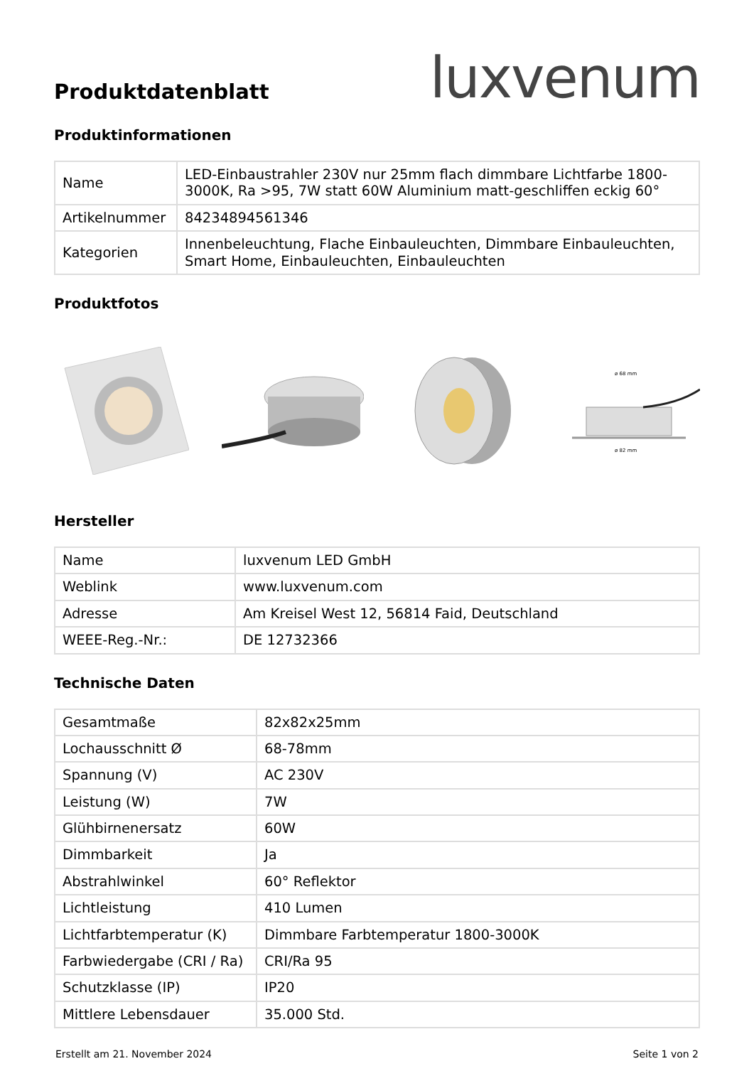Produktdatenblatt
luxvenum
Produktinformationen
| Name | LED-Einbaustrahler 230V nur 25mm flach dimmbare Lichtfarbe 1800-3000K, Ra >95, 7W statt 60W Aluminium matt-geschliffen eckig 60° |
| Artikelnummer | 84234894561346 |
| Kategorien | Innenbeleuchtung, Flache Einbauleuchten, Dimmbare Einbauleuchten, Smart Home, Einbauleuchten, Einbauleuchten |
Produktfotos
ø 68 mm
ø 82 mm
Hersteller
| Name | luxvenum LED GmbH |
| Weblink | www.luxvenum.com |
| Adresse | Am Kreisel West 12, 56814 Faid, Deutschland |
| WEEE-Reg.-Nr.: | DE 12732366 |
Technische Daten
| Gesamtmaße | 82x82x25mm |
| Lochausschnitt Ø | 68-78mm |
| Spannung (V) | AC 230V |
| Leistung (W) | 7W |
| Glühbirnenersatz | 60W |
| Dimmbarkeit | Ja |
| Abstrahlwinkel | 60° Reflektor |
| Lichtleistung | 410 Lumen |
| Lichtfarbtemperatur (K) | Dimmbare Farbtemperatur 1800-3000K |
| Farbwiedergabe (CRI / Ra) | CRI/Ra 95 |
| Schutzklasse (IP) | IP20 |
| Mittlere Lebensdauer | 35.000 Std. |
Erstellt am 21. November 2024 Seite 1 von 2